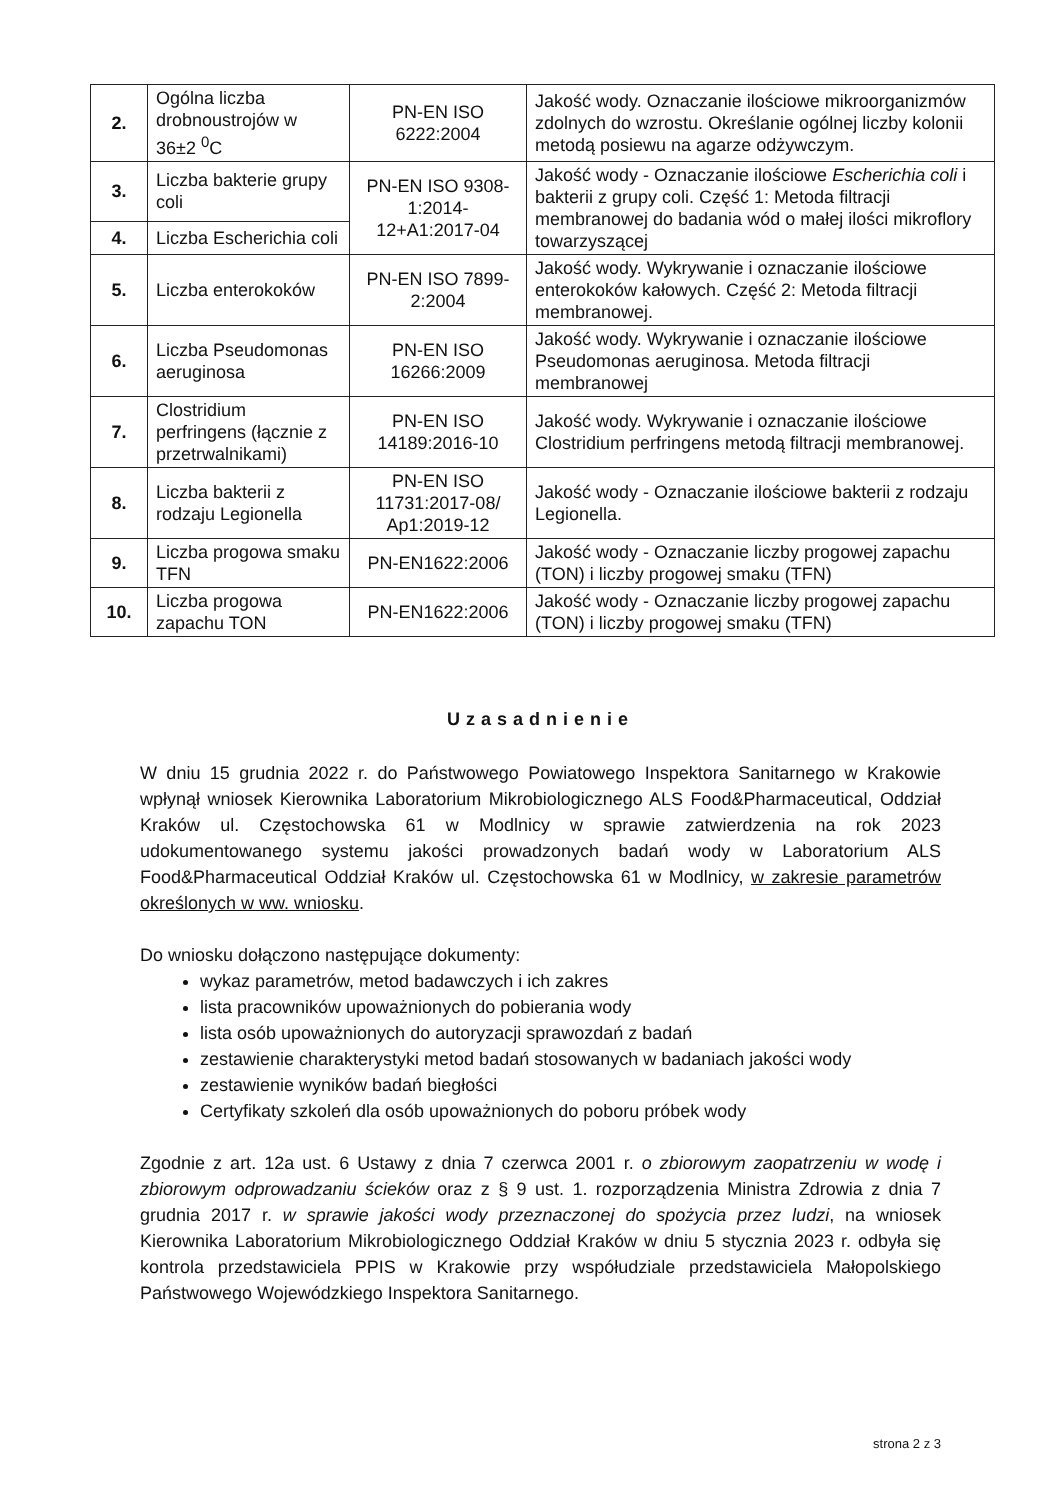| 2. | Ogólna liczba drobnoustrojów w 36±2 <sup>0</sup>C | PN-EN ISO 6222:2004 | Jakość wody. Oznaczanie ilościowe mikroorganizmów zdolnych do wzrostu. Określanie ogólnej liczby kolonii metodą posiewu na agarze odżywczym. |
| 3. | Liczba bakterie grupy coli | PN-EN ISO 9308-1:2014-12+A1:2017-04 | Jakość wody - Oznaczanie ilościowe Escherichia coli i bakterii z grupy coli. Część 1: Metoda filtracji membranowej do badania wód o małej ilości mikroflory towarzyszącej |
| 4. | Liczba Escherichia coli | | |
| 5. | Liczba enterokoków | PN-EN ISO 7899-2:2004 | Jakość wody. Wykrywanie i oznaczanie ilościowe enterokoków kałowych. Część 2: Metoda filtracji membranowej. |
| 6. | Liczba Pseudomonas aeruginosa | PN-EN ISO 16266:2009 | Jakość wody. Wykrywanie i oznaczanie ilościowe Pseudomonas aeruginosa. Metoda filtracji membranowej |
| 7. | Clostridium perfringens (łącznie z przetrwalnikami) | PN-EN ISO 14189:2016-10 | Jakość wody. Wykrywanie i oznaczanie ilościowe Clostridium perfringens metodą filtracji membranowej. |
| 8. | Liczba bakterii z rodzaju Legionella | PN-EN ISO 11731:2017-08/ Ap1:2019-12 | Jakość wody - Oznaczanie ilościowe bakterii z rodzaju Legionella. |
| 9. | Liczba progowa smaku TFN | PN-EN1622:2006 | Jakość wody - Oznaczanie liczby progowej zapachu (TON) i liczby progowej smaku (TFN) |
| 10. | Liczba progowa zapachu TON | PN-EN1622:2006 | Jakość wody - Oznaczanie liczby progowej zapachu (TON) i liczby progowej smaku (TFN) |
Uzasadnienie
W dniu 15 grudnia 2022 r. do Państwowego Powiatowego Inspektora Sanitarnego w Krakowie wpłynął wniosek Kierownika Laboratorium Mikrobiologicznego ALS Food&Pharmaceutical, Oddział Kraków ul. Częstochowska 61 w Modlnicy w sprawie zatwierdzenia na rok 2023 udokumentowanego systemu jakości prowadzonych badań wody w Laboratorium ALS Food&Pharmaceutical Oddział Kraków ul. Częstochowska 61 w Modlnicy, w zakresie parametrów określonych w ww. wniosku.
Do wniosku dołączono następujące dokumenty:
wykaz parametrów, metod badawczych i ich zakres
lista pracowników upoważnionych do pobierania wody
lista osób upoważnionych do autoryzacji sprawozdań z badań
zestawienie charakterystyki metod badań stosowanych w badaniach jakości wody
zestawienie wyników badań biegłości
Certyfikaty szkoleń dla osób upoważnionych do poboru próbek wody
Zgodnie z art. 12a ust. 6 Ustawy z dnia 7 czerwca 2001 r. o zbiorowym zaopatrzeniu w wodę i zbiorowym odprowadzaniu ścieków oraz z § 9 ust. 1. rozporządzenia Ministra Zdrowia z dnia 7 grudnia 2017 r. w sprawie jakości wody przeznaczonej do spożycia przez ludzi, na wniosek Kierownika Laboratorium Mikrobiologicznego Oddział Kraków w dniu 5 stycznia 2023 r. odbyła się kontrola przedstawiciela PPIS w Krakowie przy współudziale przedstawiciela Małopolskiego Państwowego Wojewódzkiego Inspektora Sanitarnego.
strona 2 z 3